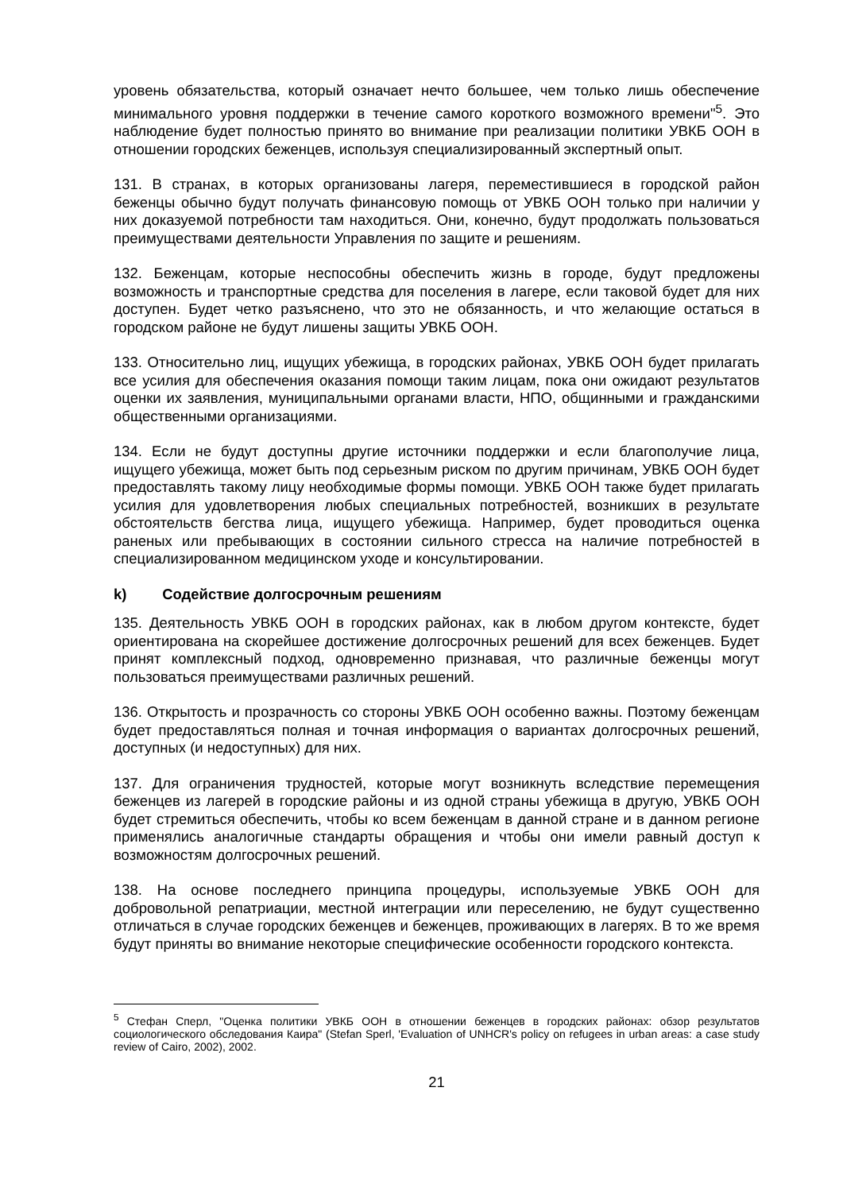уровень обязательства, который означает нечто большее, чем только лишь обеспечение минимального уровня поддержки в течение самого короткого возможного времени"<sup>5</sup>. Это наблюдение будет полностью принято во внимание при реализации политики УВКБ ООН в отношении городских беженцев, используя специализированный экспертный опыт.
131. В странах, в которых организованы лагеря, переместившиеся в городской район беженцы обычно будут получать финансовую помощь от УВКБ ООН только при наличии у них доказуемой потребности там находиться. Они, конечно, будут продолжать пользоваться преимуществами деятельности Управления по защите и решениям.
132. Беженцам, которые неспособны обеспечить жизнь в городе, будут предложены возможность и транспортные средства для поселения в лагере, если таковой будет для них доступен. Будет четко разъяснено, что это не обязанность, и что желающие остаться в городском районе не будут лишены защиты УВКБ ООН.
133. Относительно лиц, ищущих убежища, в городских районах, УВКБ ООН будет прилагать все усилия для обеспечения оказания помощи таким лицам, пока они ожидают результатов оценки их заявления, муниципальными органами власти, НПО, общинными и гражданскими общественными организациями.
134. Если не будут доступны другие источники поддержки и если благополучие лица, ищущего убежища, может быть под серьезным риском по другим причинам, УВКБ ООН будет предоставлять такому лицу необходимые формы помощи. УВКБ ООН также будет прилагать усилия для удовлетворения любых специальных потребностей, возникших в результате обстоятельств бегства лица, ищущего убежища. Например, будет проводиться оценка раненых или пребывающих в состоянии сильного стресса на наличие потребностей в специализированном медицинском уходе и консультировании.
k) Содействие долгосрочным решениям
135. Деятельность УВКБ ООН в городских районах, как в любом другом контексте, будет ориентирована на скорейшее достижение долгосрочных решений для всех беженцев. Будет принят комплексный подход, одновременно признавая, что различные беженцы могут пользоваться преимуществами различных решений.
136. Открытость и прозрачность со стороны УВКБ ООН особенно важны. Поэтому беженцам будет предоставляться полная и точная информация о вариантах долгосрочных решений, доступных (и недоступных) для них.
137. Для ограничения трудностей, которые могут возникнуть вследствие перемещения беженцев из лагерей в городские районы и из одной страны убежища в другую, УВКБ ООН будет стремиться обеспечить, чтобы ко всем беженцам в данной стране и в данном регионе применялись аналогичные стандарты обращения и чтобы они имели равный доступ к возможностям долгосрочных решений.
138. На основе последнего принципа процедуры, используемые УВКБ ООН для добровольной репатриации, местной интеграции или переселению, не будут существенно отличаться в случае городских беженцев и беженцев, проживающих в лагерях. В то же время будут приняты во внимание некоторые специфические особенности городского контекста.
<sup>5</sup> Стефан Сперл, "Оценка политики УВКБ ООН в отношении беженцев в городских районах: обзор результатов социологического обследования Каира" (Stefan Sperl, 'Evaluation of UNHCR's policy on refugees in urban areas: a case study review of Cairo, 2002), 2002.
21